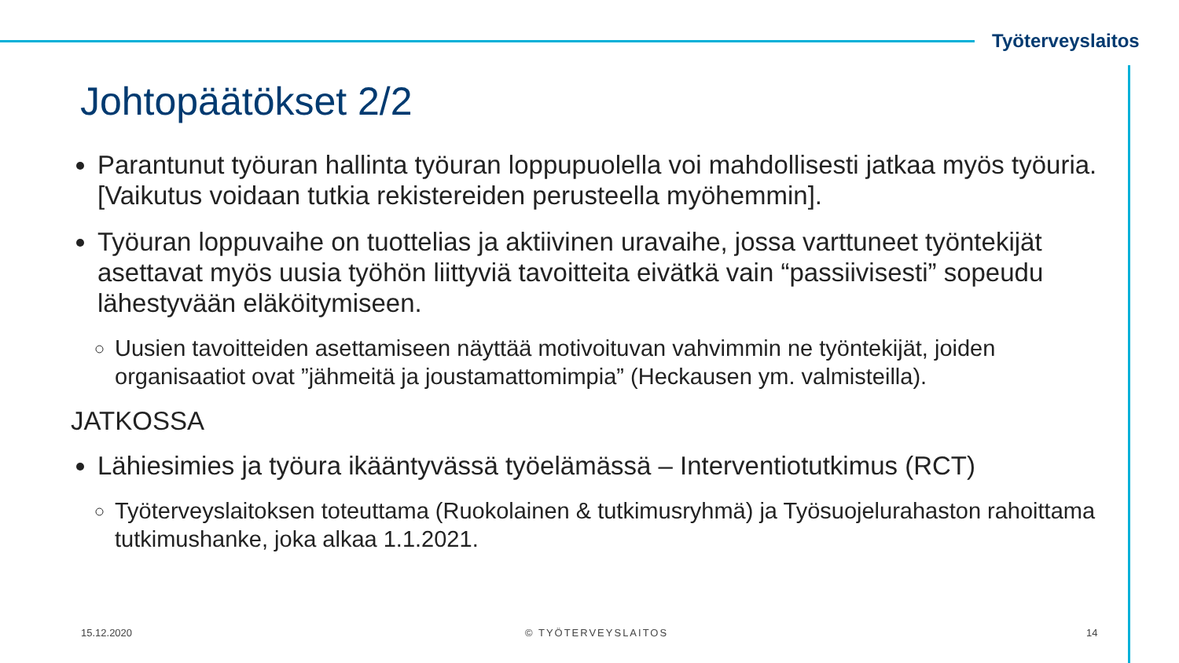Työterveyslaitos
Johtopäätökset 2/2
Parantunut työuran hallinta työuran loppupuolella voi mahdollisesti jatkaa myös työuria. [Vaikutus voidaan tutkia rekistereiden perusteella myöhemmin].
Työuran loppuvaihe on tuottelias ja aktiivinen uravaihe, jossa varttuneet työntekijät asettavat myös uusia työhön liittyviä tavoitteita eivätkä vain “passiivisesti” sopeudu lähestyvään eläköitymiseen.
Uusien tavoitteiden asettamiseen näyttää motivoituvan vahvimmin ne työntekijät, joiden organisaatiot ovat ”jähmeitä ja joustamattomimpia” (Heckausen ym. valmisteilla).
JATKOSSA
Lähiesimies ja työura ikääntyvässä työelämässä – Interventiotutkimus (RCT)
Työterveyslaitoksen toteuttama (Ruokolainen & tutkimusryhmä) ja Työsuojelurahaston rahoittama tutkimushanke, joka alkaa 1.1.2021.
15.12.2020 © TYÖTERVEYSLAITOS 14